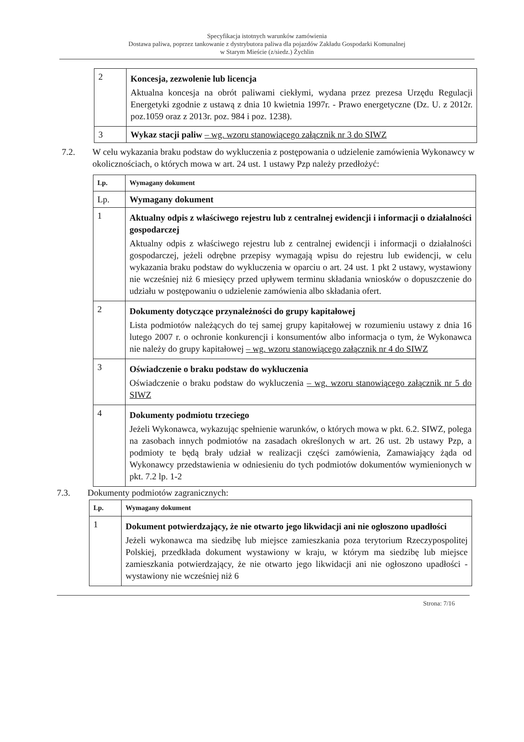Specyfikacja istotnych warunków zamówienia
Dostawa paliwa, poprzez tankowanie z dystrybutora paliwa dla pojazdów Zakładu Gospodarki Komunalnej
w Starym Mieście (z/siedz.) Żychlin
| 2 | Koncesja, zezwolenie lub licencja Aktualna koncesja na obrót paliwami ciekłymi, wydana przez prezesa Urzędu Regulacji Energetyki zgodnie z ustawą z dnia 10 kwietnia 1997r. - Prawo energetyczne (Dz. U. z 2012r. poz.1059 oraz z 2013r. poz. 984 i poz. 1238). |
| 3 | Wykaz stacji paliw – wg. wzoru stanowiącego załącznik nr 3 do SIWZ |
7.2. W celu wykazania braku podstaw do wykluczenia z postępowania o udzielenie zamówienia Wykonawcy w okolicznościach, o których mowa w art. 24 ust. 1 ustawy Pzp należy przedłożyć:
| Lp. | Wymagany dokument |
| Lp. | Wymagany dokument |
| 1 | Aktualny odpis z właściwego rejestru lub z centralnej ewidencji i informacji o działalności gospodarczej Aktualny odpis z właściwego rejestru lub z centralnej ewidencji i informacji o działalności gospodarczej, jeżeli odrębne przepisy wymagają wpisu do rejestru lub ewidencji, w celu wykazania braku podstaw do wykluczenia w oparciu o art. 24 ust. 1 pkt 2 ustawy, wystawiony nie wcześniej niż 6 miesięcy przed upływem terminu składania wniosków o dopuszczenie do udziału w postępowaniu o udzielenie zamówienia albo składania ofert. |
| 2 | Dokumenty dotyczące przynależności do grupy kapitałowej Lista podmiotów należących do tej samej grupy kapitałowej w rozumieniu ustawy z dnia 16 lutego 2007 r. o ochronie konkurencji i konsumentów albo informacja o tym, że Wykonawca nie należy do grupy kapitałowej – wg. wzoru stanowiącego załącznik nr 4 do SIWZ |
| 3 | Oświadczenie o braku podstaw do wykluczenia Oświadczenie o braku podstaw do wykluczenia – wg. wzoru stanowiącego załącznik nr 5 do SIWZ |
| 4 | Dokumenty podmiotu trzeciego Jeżeli Wykonawca, wykazując spełnienie warunków, o których mowa w pkt. 6.2. SIWZ, polega na zasobach innych podmiotów na zasadach określonych w art. 26 ust. 2b ustawy Pzp, a podmioty te będą brały udział w realizacji części zamówienia, Zamawiający żąda od Wykonawcy przedstawienia w odniesieniu do tych podmiotów dokumentów wymienionych w pkt. 7.2 lp. 1-2 |
7.3. Dokumenty podmiotów zagranicznych:
| Lp. | Wymagany dokument |
| 1 | Dokument potwierdzający, że nie otwarto jego likwidacji ani nie ogłoszono upadłości Jeżeli wykonawca ma siedzibę lub miejsce zamieszkania poza terytorium Rzeczypospolitej Polskiej, przedkłada dokument wystawiony w kraju, w którym ma siedzibę lub miejsce zamieszkania potwierdzający, że nie otwarto jego likwidacji ani nie ogłoszono upadłości - wystawiony nie wcześniej niż 6 |
Strona: 7/16